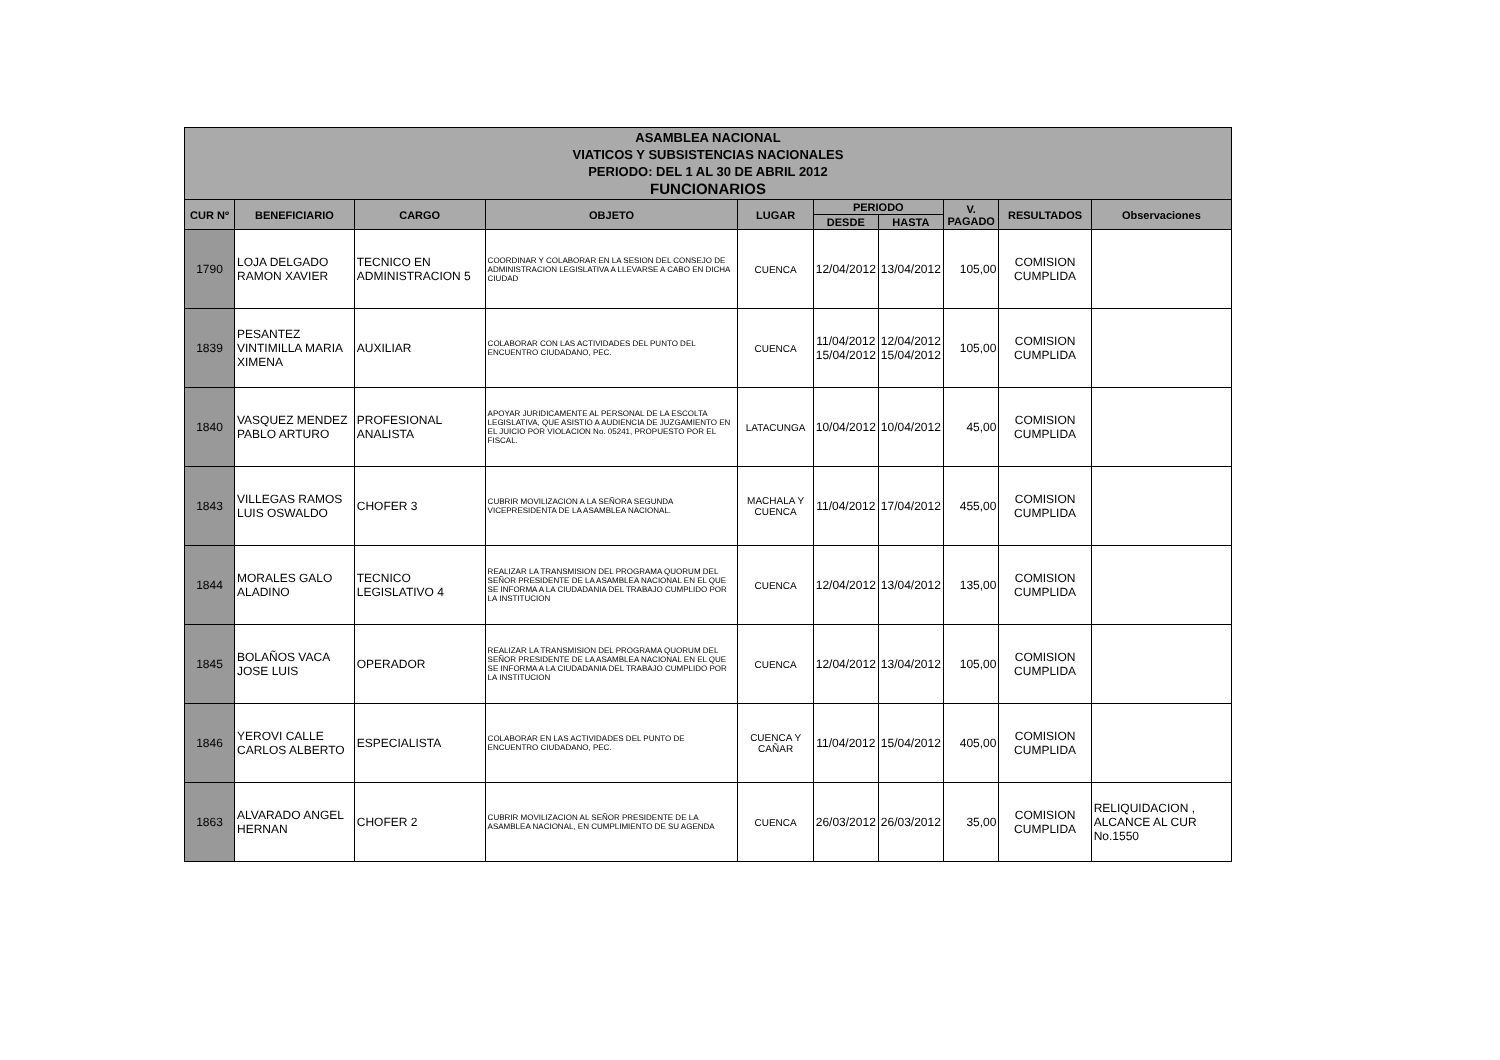| ASAMBLEA NACIONAL VIATICOS Y SUBSISTENCIAS NACIONALES PERIODO: DEL 1 AL 30 DE ABRIL 2012 FUNCIONARIOS | | | | | | | | | |
| CUR Nº | BENEFICIARIO | CARGO | OBJETO | LUGAR | PERIODO | | V. PAGADO | RESULTADOS | Observaciones |
| | | | | | DESDE | HASTA | | | |
| 1790 | LOJA DELGADO RAMON XAVIER | TECNICO EN ADMINISTRACION 5 | COORDINAR Y COLABORAR EN LA SESION DEL CONSEJO DE ADMINISTRACION LEGISLATIVA A LLEVARSE A CABO EN DICHA CIUDAD | CUENCA | 12/04/2012 | 13/04/2012 | 105,00 | COMISION CUMPLIDA | |
| 1839 | PESANTEZ VINTIMILLA MARIA XIMENA | AUXILIAR | COLABORAR CON LAS ACTIVIDADES DEL PUNTO DEL ENCUENTRO CIUDADANO, PEC. | CUENCA | 11/04/2012 15/04/2012 | 12/04/2012 15/04/2012 | 105,00 | COMISION CUMPLIDA | |
| 1840 | VASQUEZ MENDEZ PABLO ARTURO | PROFESIONAL ANALISTA | APOYAR JURIDICAMENTE AL PERSONAL DE LA ESCOLTA LEGISLATIVA, QUE ASISTIO A AUDIENCIA DE JUZGAMIENTO EN EL JUICIO POR VIOLACION No. 05241, PROPUESTO POR EL FISCAL. | LATACUNGA | 10/04/2012 | 10/04/2012 | 45,00 | COMISION CUMPLIDA | |
| 1843 | VILLEGAS RAMOS LUIS OSWALDO | CHOFER 3 | CUBRIR MOVILIZACION A LA SEÑORA SEGUNDA VICEPRESIDENTA DE LA ASAMBLEA NACIONAL. | MACHALA Y CUENCA | 11/04/2012 | 17/04/2012 | 455,00 | COMISION CUMPLIDA | |
| 1844 | MORALES GALO ALADINO | TECNICO LEGISLATIVO 4 | REALIZAR LA TRANSMISION DEL PROGRAMA QUORUM DEL SEÑOR PRESIDENTE DE LA ASAMBLEA NACIONAL EN EL QUE SE INFORMA A LA CIUDADANIA DEL TRABAJO CUMPLIDO POR LA INSTITUCION | CUENCA | 12/04/2012 | 13/04/2012 | 135,00 | COMISION CUMPLIDA | |
| 1845 | BOLAÑOS VACA JOSE LUIS | OPERADOR | REALIZAR LA TRANSMISION DEL PROGRAMA QUORUM DEL SEÑOR PRESIDENTE DE LA ASAMBLEA NACIONAL EN EL QUE SE INFORMA A LA CIUDADANIA DEL TRABAJO CUMPLIDO POR LA INSTITUCION | CUENCA | 12/04/2012 | 13/04/2012 | 105,00 | COMISION CUMPLIDA | |
| 1846 | YEROVI CALLE CARLOS ALBERTO | ESPECIALISTA | COLABORAR EN LAS ACTIVIDADES DEL PUNTO DE ENCUENTRO CIUDADANO, PEC. | CUENCA Y CAÑAR | 11/04/2012 | 15/04/2012 | 405,00 | COMISION CUMPLIDA | |
| 1863 | ALVARADO ANGEL HERNAN | CHOFER 2 | CUBRIR MOVILIZACION AL SEÑOR PRESIDENTE DE LA ASAMBLEA NACIONAL, EN CUMPLIMIENTO DE SU AGENDA | CUENCA | 26/03/2012 | 26/03/2012 | 35,00 | COMISION CUMPLIDA | RELIQUIDACION , ALCANCE AL CUR No.1550 |